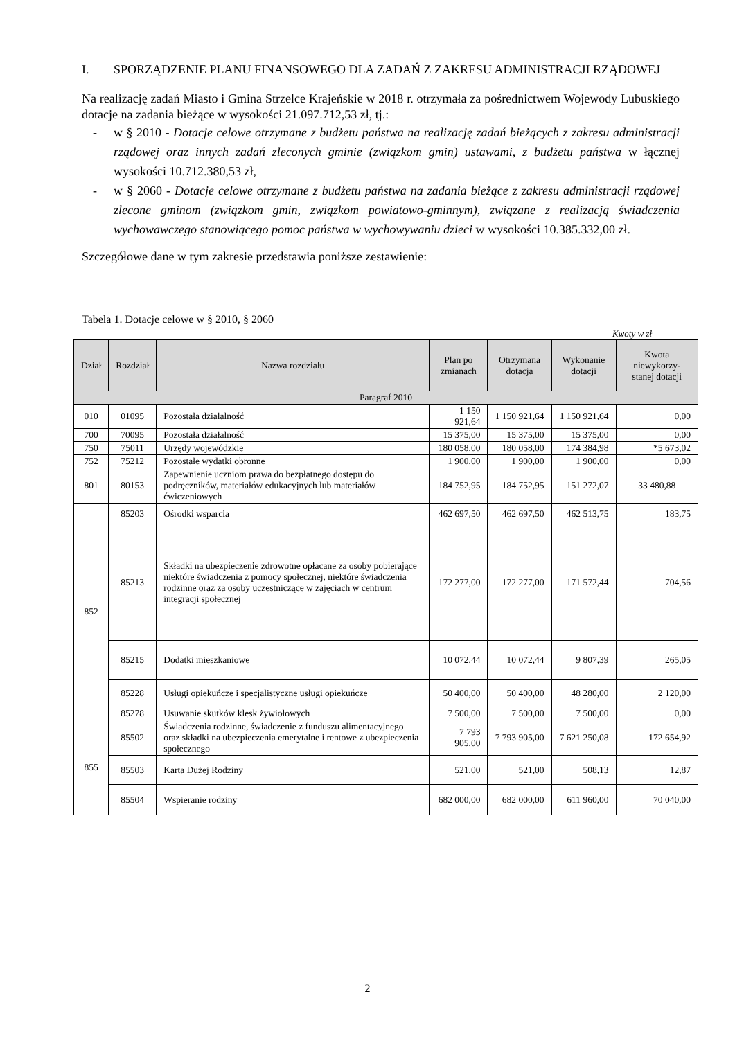I. SPORZĄDZENIE PLANU FINANSOWEGO DLA ZADAŃ Z ZAKRESU ADMINISTRACJI RZĄDOWEJ
Na realizację zadań Miasto i Gmina Strzelce Krajeńskie w 2018 r. otrzymała za pośrednictwem Wojewody Lubuskiego dotacje na zadania bieżące w wysokości 21.097.712,53 zł, tj.:
- w § 2010 - Dotacje celowe otrzymane z budżetu państwa na realizację zadań bieżących z zakresu administracji rządowej oraz innych zadań zleconych gminie (związkom gmin) ustawami, z budżetu państwa w łącznej wysokości 10.712.380,53 zł,
- w § 2060 - Dotacje celowe otrzymane z budżetu państwa na zadania bieżące z zakresu administracji rządowej zlecone gminom (związkom gmin, związkom powiatowo-gminnym), związane z realizacją świadczenia wychowawczego stanowiącego pomoc państwa w wychowywaniu dzieci w wysokości 10.385.332,00 zł.
Szczegółowe dane w tym zakresie przedstawia poniższe zestawienie:
Tabela 1. Dotacje celowe w § 2010, § 2060
Kwoty w zł
| Dział | Rozdział | Nazwa rozdziału | Plan po zmianach | Otrzymana dotacja | Wykonanie dotacji | Kwota niewykorzy-stanej dotacji |
| --- | --- | --- | --- | --- | --- | --- |
| Paragraf 2010 | | | | | | |
| 010 | 01095 | Pozostała działalność | 1 150 921,64 | 1 150 921,64 | 1 150 921,64 | 0,00 |
| 700 | 70095 | Pozostała działalność | 15 375,00 | 15 375,00 | 15 375,00 | 0,00 |
| 750 | 75011 | Urzędy wojewódzkie | 180 058,00 | 180 058,00 | 174 384,98 | *5 673,02 |
| 752 | 75212 | Pozostałe wydatki obronne | 1 900,00 | 1 900,00 | 1 900,00 | 0,00 |
| 801 | 80153 | Zapewnienie uczniom prawa do bezpłatnego dostępu do podręczników, materiałów edukacyjnych lub materiałów ćwiczeniowych | 184 752,95 | 184 752,95 | 151 272,07 | 33 480,88 |
| 852 | 85203 | Ośrodki wsparcia | 462 697,50 | 462 697,50 | 462 513,75 | 183,75 |
| | 85213 | Składki na ubezpieczenie zdrowotne opłacane za osoby pobierające niektóre świadczenia z pomocy społecznej, niektóre świadczenia rodzinne oraz za osoby uczestniczące w zajęciach w centrum integracji społecznej | 172 277,00 | 172 277,00 | 171 572,44 | 704,56 |
| | 85215 | Dodatki mieszkaniowe | 10 072,44 | 10 072,44 | 9 807,39 | 265,05 |
| | 85228 | Usługi opiekuńcze i specjalistyczne usługi opiekuńcze | 50 400,00 | 50 400,00 | 48 280,00 | 2 120,00 |
| | 85278 | Usuwanie skutków klęsk żywiołowych | 7 500,00 | 7 500,00 | 7 500,00 | 0,00 |
| 855 | 85502 | Świadczenia rodzinne, świadczenie z funduszu alimentacyjnego oraz składki na ubezpieczenia emerytalne i rentowe z ubezpieczenia społecznego | 7 793 905,00 | 7 793 905,00 | 7 621 250,08 | 172 654,92 |
| | 85503 | Karta Dużej Rodziny | 521,00 | 521,00 | 508,13 | 12,87 |
| | 85504 | Wspieranie rodziny | 682 000,00 | 682 000,00 | 611 960,00 | 70 040,00 |
2